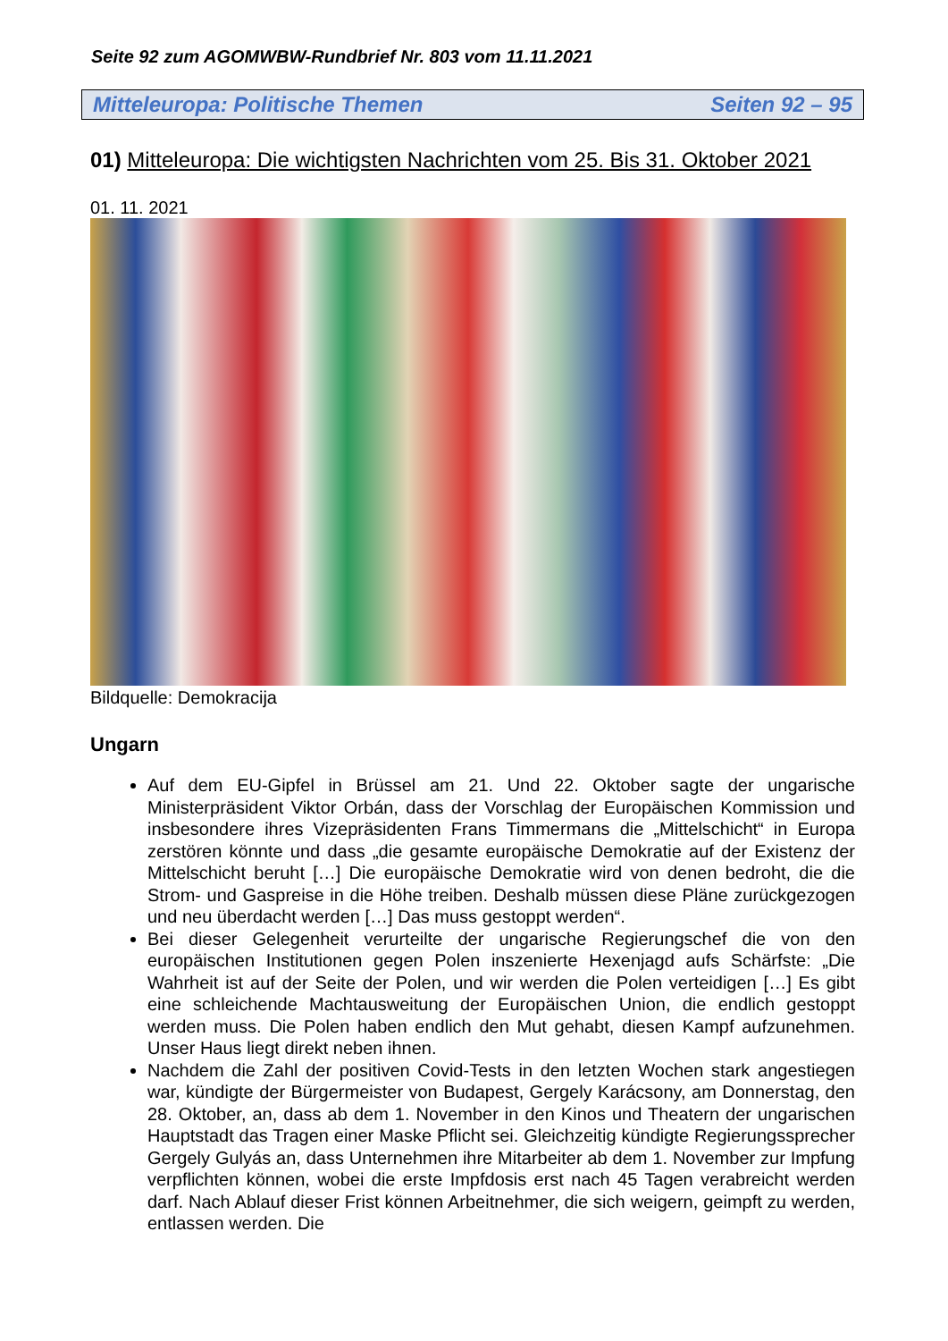Seite 92 zum AGOMWBW-Rundbrief Nr. 803 vom 11.11.2021
Mitteleuropa: Politische Themen Seiten 92 – 95
01) Mitteleuropa: Die wichtigsten Nachrichten vom 25. Bis 31. Oktober 2021
01. 11. 2021
Bildquelle: Demokracija
Ungarn
Auf dem EU-Gipfel in Brüssel am 21. Und 22. Oktober sagte der ungarische Ministerpräsident Viktor Orbán, dass der Vorschlag der Europäischen Kommission und insbesondere ihres Vizepräsidenten Frans Timmermans die „Mittelschicht“ in Europa zerstören könnte und dass „die gesamte europäische Demokratie auf der Existenz der Mittelschicht beruht […] Die europäische Demokratie wird von denen bedroht, die die Strom- und Gaspreise in die Höhe treiben. Deshalb müssen diese Pläne zurückgezogen und neu überdacht werden […] Das muss gestoppt werden“.
Bei dieser Gelegenheit verurteilte der ungarische Regierungschef die von den europäischen Institutionen gegen Polen inszenierte Hexenjagd aufs Schärfste: „Die Wahrheit ist auf der Seite der Polen, und wir werden die Polen verteidigen […] Es gibt eine schleichende Machtausweitung der Europäischen Union, die endlich gestoppt werden muss. Die Polen haben endlich den Mut gehabt, diesen Kampf aufzunehmen. Unser Haus liegt direkt neben ihnen.
Nachdem die Zahl der positiven Covid-Tests in den letzten Wochen stark angestiegen war, kündigte der Bürgermeister von Budapest, Gergely Karácsony, am Donnerstag, den 28. Oktober, an, dass ab dem 1. November in den Kinos und Theatern der ungarischen Hauptstadt das Tragen einer Maske Pflicht sei. Gleichzeitig kündigte Regierungssprecher Gergely Gulyás an, dass Unternehmen ihre Mitarbeiter ab dem 1. November zur Impfung verpflichten können, wobei die erste Impfdosis erst nach 45 Tagen verabreicht werden darf. Nach Ablauf dieser Frist können Arbeitnehmer, die sich weigern, geimpft zu werden, entlassen werden. Die